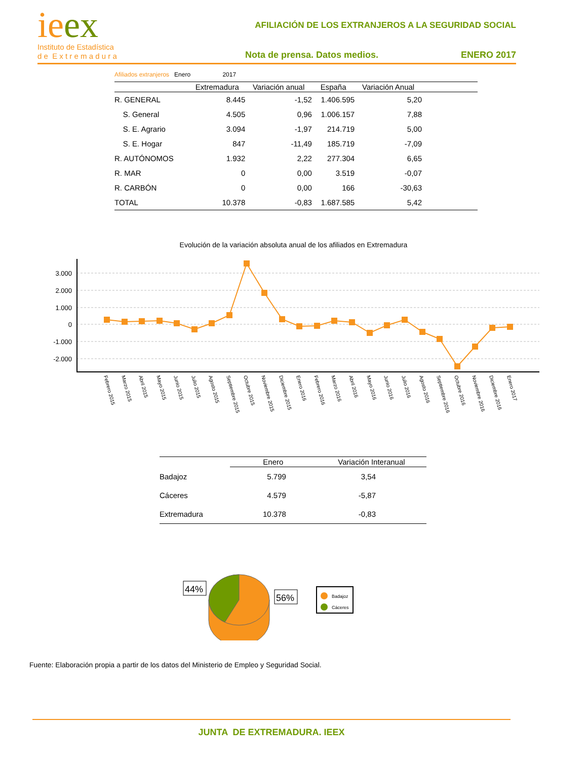ieex
Instituto de Estadística
d e E x t r e m a d u r a
AFILIACIÓN DE LOS EXTRANJEROS A LA SEGURIDAD SOCIAL
Nota de prensa. Datos medios. ENERO 2017
| Afiliados extranjeros Enero 2017 | | | | | |
| | Extremadura | Variación anual | España | Variación Anual | |
| R. GENERAL | 8.445 | -1,52 | 1.406.595 | 5,20 | |
| S. General | 4.505 | 0,96 | 1.006.157 | 7,88 | |
| S. E. Agrario | 3.094 | -1,97 | 214.719 | 5,00 | |
| S. E. Hogar | 847 | -11,49 | 185.719 | -7,09 | |
| R. AUTÓNOMOS | 1.932 | 2,22 | 277.304 | 6,65 | |
| R. MAR | 0 | 0,00 | 3.519 | -0,07 | |
| R. CARBÓN | 0 | 0,00 | 166 | -30,63 | |
| TOTAL | 10.378 | -0,83 | 1.687.585 | 5,42 | |
Evolución de la variación absoluta anual de los afiliados en Extremadura
3.000
2.000
1.000
0
-1.000
-2.000
Febrero 2015
Marzo 2015
Abril 2015
Mayo 2015
Junio 2015
Julio 2015
Agosto 2015
Septiembre 2015
Octubre 2015
Noviembre 2015
Diciembre 2015
Enero 2016
Febrero 2016
Marzo 2016
Abril 2016
Mayo 2016
Junio 2016
Julio 2016
Agosto 2016
Septiembre 2016
Octubre 2016
Noviembre 2016
Diciembre 2016
Enero 2017
| | Enero | Variación Interanual |
| --- | --- | --- |
| Badajoz | 5.799 | 3,54 |
| Cáceres | 4.579 | -5,87 |
| Extremadura | 10.378 | -0,83 |
44%
56%
Badajoz
Cáceres
Fuente: Elaboración propia a partir de los datos del Ministerio de Empleo y Seguridad Social.
JUNTA DE EXTREMADURA. IEEX